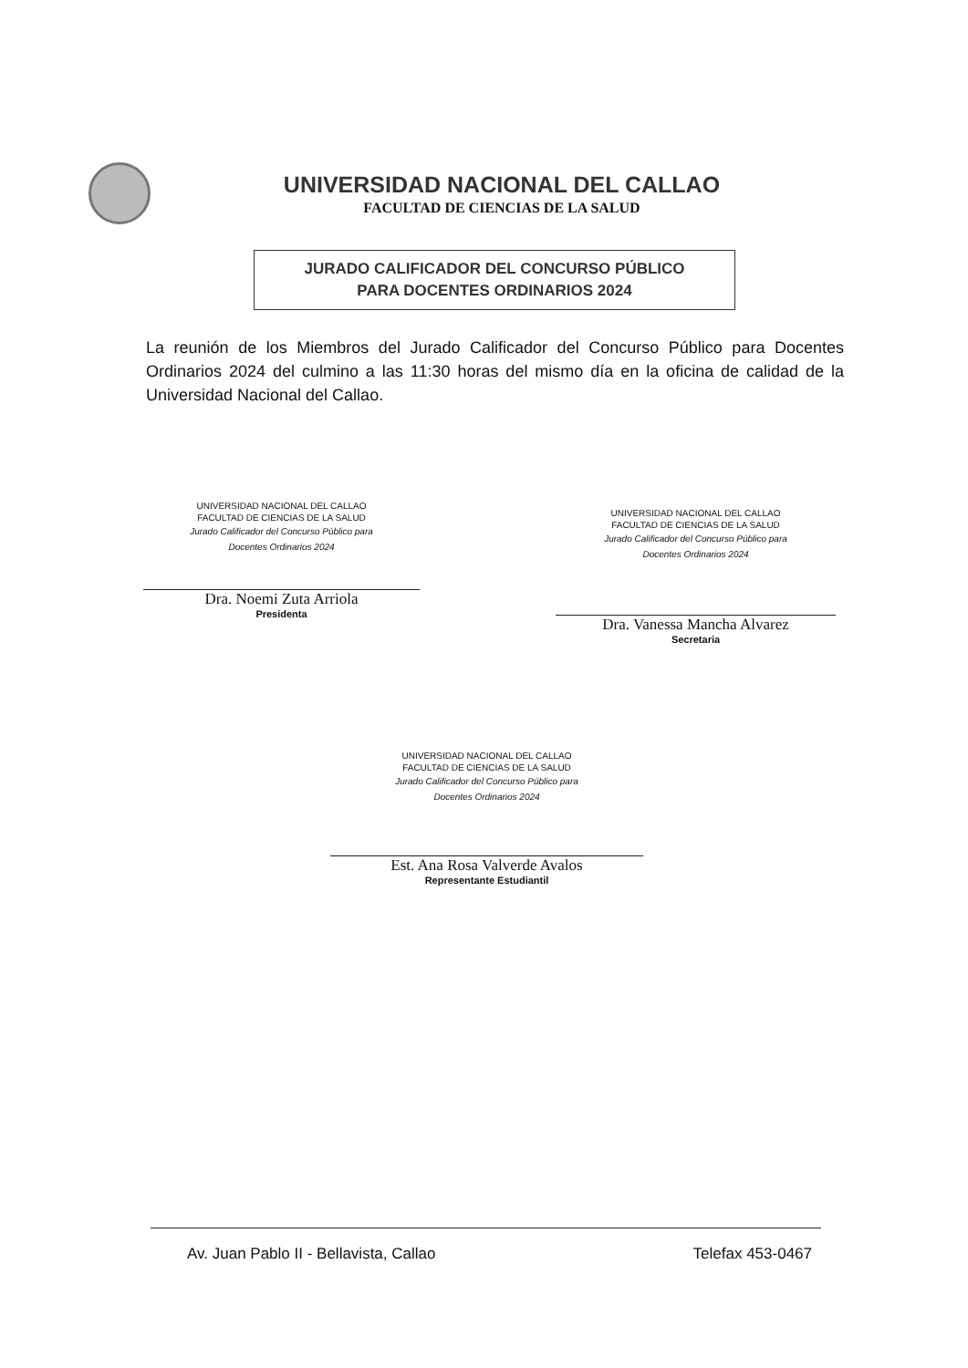UNIVERSIDAD NACIONAL DEL CALLAO
FACULTAD DE CIENCIAS DE LA SALUD
JURADO CALIFICADOR DEL CONCURSO PÚBLICO
PARA DOCENTES ORDINARIOS 2024
La reunión de los Miembros del Jurado Calificador del Concurso Público para Docentes Ordinarios 2024 del culmino a las 11:30 horas del mismo día en la oficina de calidad de la Universidad Nacional del Callao.
UNIVERSIDAD NACIONAL DEL CALLAO
FACULTAD DE CIENCIAS DE LA SALUD
Jurado Calificador del Concurso Público para
Docentes Ordinarios 2024
Dra. Noemi Zuta Arriola
Presidenta
UNIVERSIDAD NACIONAL DEL CALLAO
FACULTAD DE CIENCIAS DE LA SALUD
Jurado Calificador del Concurso Público para
Docentes Ordinarios 2024
Dra. Vanessa Mancha Alvarez
Secretaria
UNIVERSIDAD NACIONAL DEL CALLAO
FACULTAD DE CIENCIAS DE LA SALUD
Jurado Calificador del Concurso Público para
Docentes Ordinarios 2024
Est. Ana Rosa Valverde Avalos
Representante Estudiantil
Av. Juan Pablo II - Bellavista, Callao Telefax 453-0467